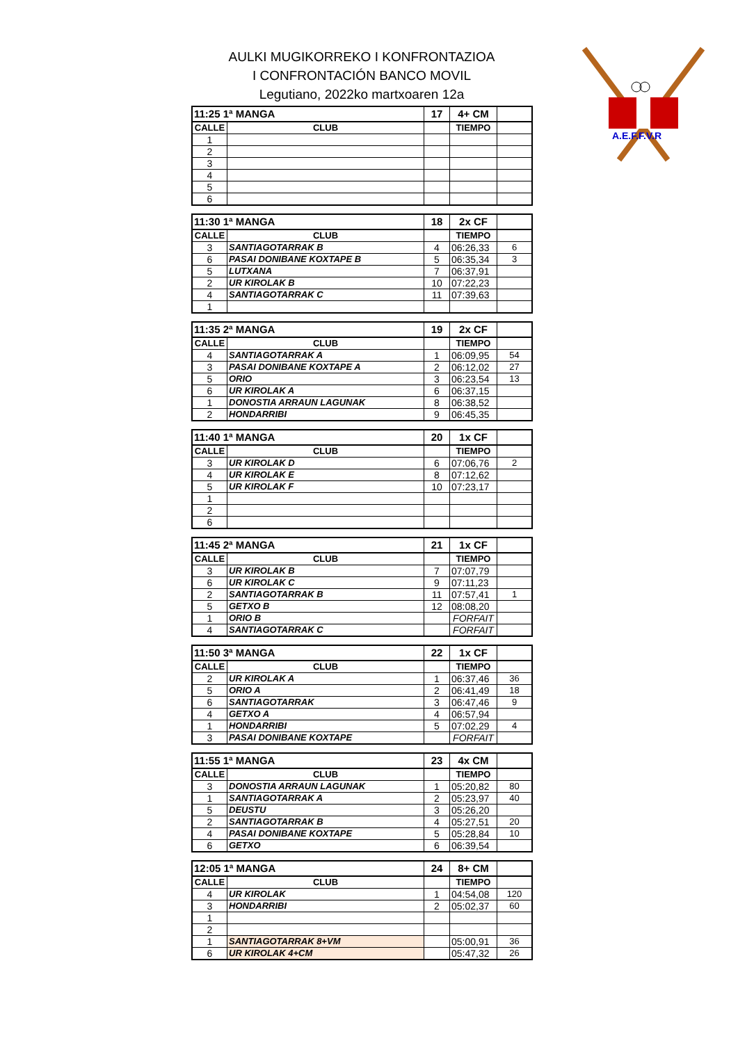AULKI MUGIKORREKO I KONFRONTAZIOA
I CONFRONTACIÓN BANCO MOVIL
Legutiano, 2022ko martxoaren 12a
A.E.F.F.V.R
| 11:25 1ª MANGA | | 17 | 4+ CM | |
| CALLE | CLUB | | TIEMPO | |
| 1 | | | | |
| 2 | | | | |
| 3 | | | | |
| 4 | | | | |
| 5 | | | | |
| 6 | | | | |
| 11:30 1ª MANGA | | 18 | 2x CF | |
| CALLE | CLUB | | TIEMPO | |
| 3 | SANTIAGOTARRAK B | 4 | 06:26,33 | 6 |
| 6 | PASAI DONIBANE KOXTAPE B | 5 | 06:35,34 | 3 |
| 5 | LUTXANA | 7 | 06:37,91 | |
| 2 | UR KIROLAK B | 10 | 07:22,23 | |
| 4 | SANTIAGOTARRAK C | 11 | 07:39,63 | |
| 1 | | | | |
| 11:35 2ª MANGA | | 19 | 2x CF | |
| CALLE | CLUB | | TIEMPO | |
| 4 | SANTIAGOTARRAK A | 1 | 06:09,95 | 54 |
| 3 | PASAI DONIBANE KOXTAPE A | 2 | 06:12,02 | 27 |
| 5 | ORIO | 3 | 06:23,54 | 13 |
| 6 | UR KIROLAK A | 6 | 06:37,15 | |
| 1 | DONOSTIA ARRAUN LAGUNAK | 8 | 06:38,52 | |
| 2 | HONDARRIBI | 9 | 06:45,35 | |
| 11:40 1ª MANGA | | 20 | 1x CF | |
| CALLE | CLUB | | TIEMPO | |
| 3 | UR KIROLAK D | 6 | 07:06,76 | 2 |
| 4 | UR KIROLAK E | 8 | 07:12,62 | |
| 5 | UR KIROLAK F | 10 | 07:23,17 | |
| 1 | | | | |
| 2 | | | | |
| 6 | | | | |
| 11:45 2ª MANGA | | 21 | 1x CF | |
| CALLE | CLUB | | TIEMPO | |
| 3 | UR KIROLAK B | 7 | 07:07,79 | |
| 6 | UR KIROLAK C | 9 | 07:11,23 | |
| 2 | SANTIAGOTARRAK B | 11 | 07:57,41 | 1 |
| 5 | GETXO B | 12 | 08:08,20 | |
| 1 | ORIO B | | FORFAIT | |
| 4 | SANTIAGOTARRAK C | | FORFAIT | |
| 11:50 3ª MANGA | | 22 | 1x CF | |
| CALLE | CLUB | | TIEMPO | |
| 2 | UR KIROLAK A | 1 | 06:37,46 | 36 |
| 5 | ORIO A | 2 | 06:41,49 | 18 |
| 6 | SANTIAGOTARRAK | 3 | 06:47,46 | 9 |
| 4 | GETXO A | 4 | 06:57,94 | |
| 1 | HONDARRIBI | 5 | 07:02,29 | 4 |
| 3 | PASAI DONIBANE KOXTAPE | | FORFAIT | |
| 11:55 1ª MANGA | | 23 | 4x CM | |
| CALLE | CLUB | | TIEMPO | |
| 3 | DONOSTIA ARRAUN LAGUNAK | 1 | 05:20,82 | 80 |
| 1 | SANTIAGOTARRAK A | 2 | 05:23,97 | 40 |
| 5 | DEUSTU | 3 | 05:26,20 | |
| 2 | SANTIAGOTARRAK B | 4 | 05:27,51 | 20 |
| 4 | PASAI DONIBANE KOXTAPE | 5 | 05:28,84 | 10 |
| 6 | GETXO | 6 | 06:39,54 | |
| 12:05 1ª MANGA | | 24 | 8+ CM | |
| CALLE | CLUB | | TIEMPO | |
| 4 | UR KIROLAK | 1 | 04:54,08 | 120 |
| 3 | HONDARRIBI | 2 | 05:02,37 | 60 |
| 1 | | | | |
| 2 | | | | |
| 1 | SANTIAGOTARRAK 8+VM | | 05:00,91 | 36 |
| 6 | UR KIROLAK 4+CM | | 05:47,32 | 26 |